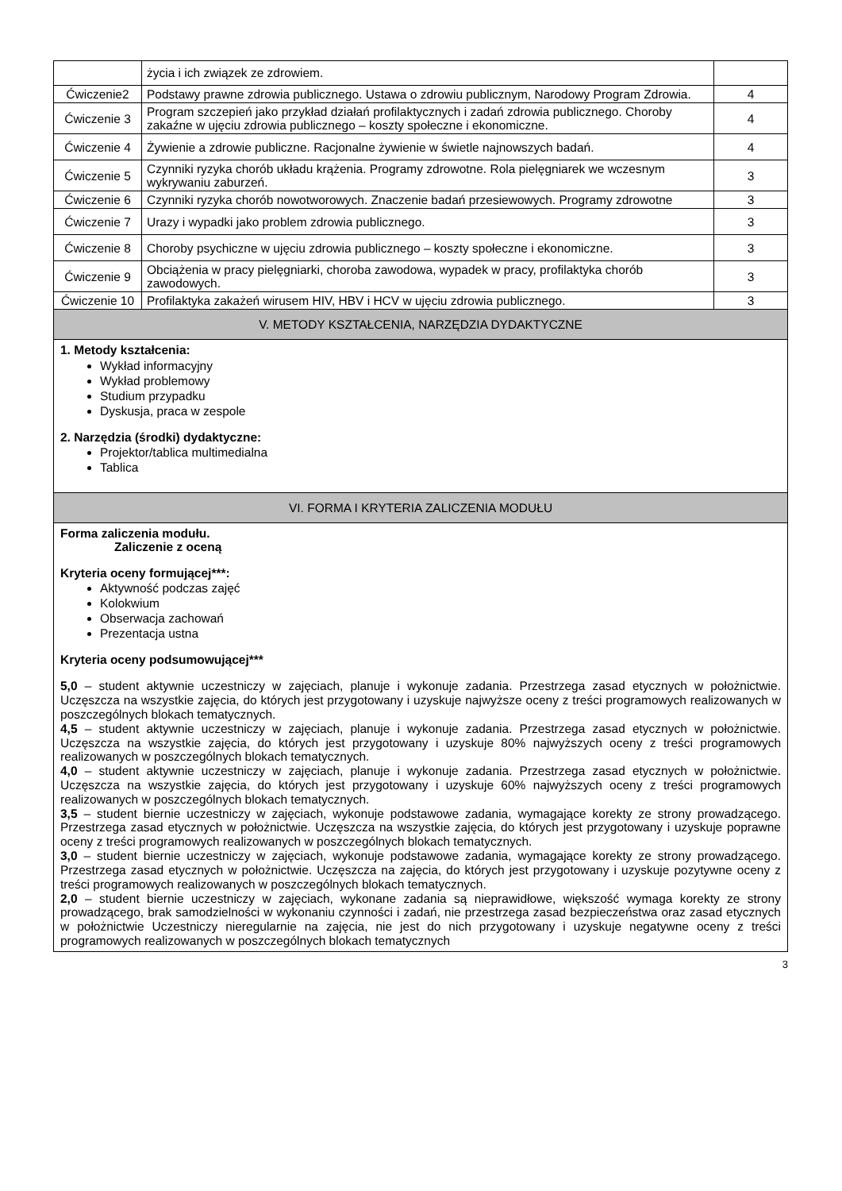| | życia i ich związek ze zdrowiem. | |
| Ćwiczenie2 | Podstawy prawne zdrowia publicznego. Ustawa o zdrowiu publicznym, Narodowy Program Zdrowia. | 4 |
| Ćwiczenie 3 | Program szczepień jako przykład działań profilaktycznych i zadań zdrowia publicznego. Choroby zakaźne w ujęciu zdrowia publicznego – koszty społeczne i ekonomiczne. | 4 |
| Ćwiczenie 4 | Żywienie a zdrowie publiczne. Racjonalne żywienie w świetle najnowszych badań. | 4 |
| Ćwiczenie 5 | Czynniki ryzyka chorób układu krążenia. Programy zdrowotne. Rola pielęgniarek we wczesnym wykrywaniu zaburzeń. | 3 |
| Ćwiczenie 6 | Czynniki ryzyka chorób nowotworowych. Znaczenie badań przesiewowych. Programy zdrowotne | 3 |
| Ćwiczenie 7 | Urazy i wypadki jako problem zdrowia publicznego. | 3 |
| Ćwiczenie 8 | Choroby psychiczne w ujęciu zdrowia publicznego – koszty społeczne i ekonomiczne. | 3 |
| Ćwiczenie 9 | Obciążenia w pracy pielęgniarki, choroba zawodowa, wypadek w pracy, profilaktyka chorób zawodowych. | 3 |
| Ćwiczenie 10 | Profilaktyka zakażeń wirusem HIV, HBV i HCV w ujęciu zdrowia publicznego. | 3 |
| V. METODY KSZTAŁCENIA, NARZĘDZIA DYDAKTYCZNE | | |
| 1. Metody kształcenia: Wykład informacyjny Wykład problemowy Studium przypadku Dyskusja, praca w zespole 2. Narzędzia (środki) dydaktyczne: Projektor/tablica multimedialna Tablica | | |
| VI. FORMA I KRYTERIA ZALICZENIA MODUŁU | | |
| Forma zaliczenia modułu. Zaliczenie z oceną Kryteria oceny formującej***: Aktywność podczas zajęć Kolokwium Obserwacja zachowań Prezentacja ustna Kryteria oceny podsumowującej*** 5,0 – student aktywnie uczestniczy w zajęciach, planuje i wykonuje zadania. Przestrzega zasad etycznych w położnictwie. Uczęszcza na wszystkie zajęcia, do których jest przygotowany i uzyskuje najwyższe oceny z treści programowych realizowanych w poszczególnych blokach tematycznych. 4,5 – student aktywnie uczestniczy w zajęciach, planuje i wykonuje zadania. Przestrzega zasad etycznych w położnictwie. Uczęszcza na wszystkie zajęcia, do których jest przygotowany i uzyskuje 80% najwyższych oceny z treści programowych realizowanych w poszczególnych blokach tematycznych. 4,0 – student aktywnie uczestniczy w zajęciach, planuje i wykonuje zadania. Przestrzega zasad etycznych w położnictwie. Uczęszcza na wszystkie zajęcia, do których jest przygotowany i uzyskuje 60% najwyższych oceny z treści programowych realizowanych w poszczególnych blokach tematycznych. 3,5 – student biernie uczestniczy w zajęciach, wykonuje podstawowe zadania, wymagające korekty ze strony prowadzącego. Przestrzega zasad etycznych w położnictwie. Uczęszcza na wszystkie zajęcia, do których jest przygotowany i uzyskuje poprawne oceny z treści programowych realizowanych w poszczególnych blokach tematycznych. 3,0 – student biernie uczestniczy w zajęciach, wykonuje podstawowe zadania, wymagające korekty ze strony prowadzącego. Przestrzega zasad etycznych w położnictwie. Uczęszcza na zajęcia, do których jest przygotowany i uzyskuje pozytywne oceny z treści programowych realizowanych w poszczególnych blokach tematycznych. 2,0 – student biernie uczestniczy w zajęciach, wykonane zadania są nieprawidłowe, większość wymaga korekty ze strony prowadzącego, brak samodzielności w wykonaniu czynności i zadań, nie przestrzega zasad bezpieczeństwa oraz zasad etycznych w położnictwie Uczestniczy nieregularnie na zajęcia, nie jest do nich przygotowany i uzyskuje negatywne oceny z treści programowych realizowanych w poszczególnych blokach tematycznych | | |
3